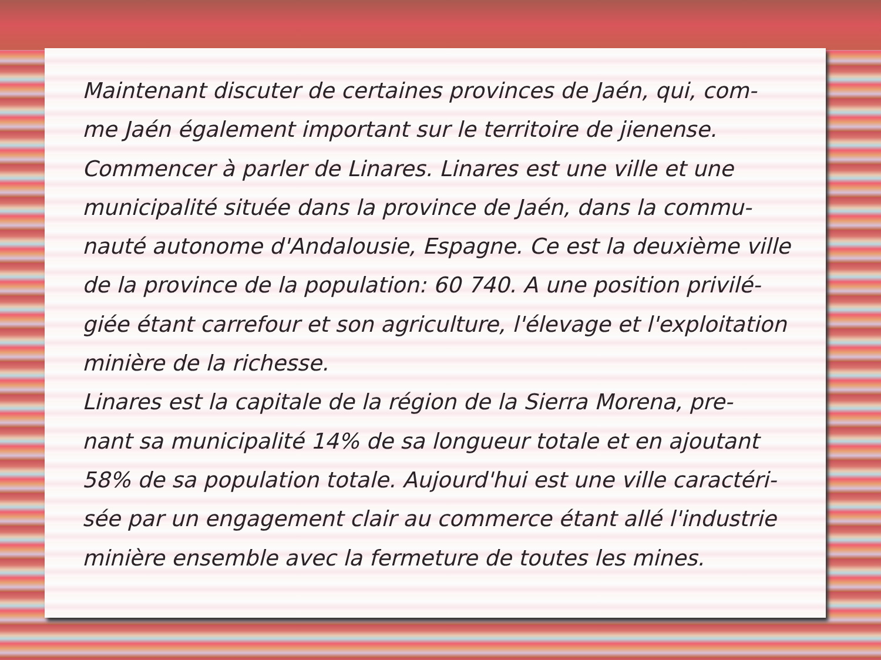Maintenant discuter de certaines provinces de Jaén, qui, com-
me Jaén également important sur le territoire de jienense.
Commencer à parler de Linares. Linares est une ville et une
municipalité située dans la province de Jaén, dans la commu-
nauté autonome d'Andalousie, Espagne. Ce est la deuxième ville
de la province de la population: 60 740. A une position privilé-
giée étant carrefour et son agriculture, l'élevage et l'exploitation
minière de la richesse.
Linares est la capitale de la région de la Sierra Morena, pre-
nant sa municipalité 14% de sa longueur totale et en ajoutant
58% de sa population totale. Aujourd'hui est une ville caractéri-
sée par un engagement clair au commerce étant allé l'industrie
minière ensemble avec la fermeture de toutes les mines.